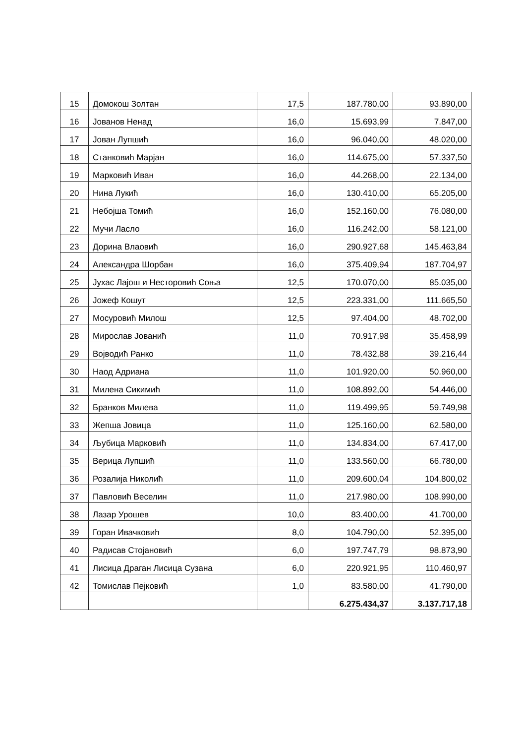| 15 | Домокош Золтан | 17,5 | 187.780,00 | 93.890,00 |
| 16 | Јованов Ненад | 16,0 | 15.693,99 | 7.847,00 |
| 17 | Јован Лупшић | 16,0 | 96.040,00 | 48.020,00 |
| 18 | Станковић Марјан | 16,0 | 114.675,00 | 57.337,50 |
| 19 | Марковић Иван | 16,0 | 44.268,00 | 22.134,00 |
| 20 | Нина Лукић | 16,0 | 130.410,00 | 65.205,00 |
| 21 | Небојша Томић | 16,0 | 152.160,00 | 76.080,00 |
| 22 | Мучи Ласло | 16,0 | 116.242,00 | 58.121,00 |
| 23 | Дорина Влаовић | 16,0 | 290.927,68 | 145.463,84 |
| 24 | Александра Шорбан | 16,0 | 375.409,94 | 187.704,97 |
| 25 | Јухас Лајош и Несторовић Соња | 12,5 | 170.070,00 | 85.035,00 |
| 26 | Јожеф Кошут | 12,5 | 223.331,00 | 111.665,50 |
| 27 | Мосуровић Милош | 12,5 | 97.404,00 | 48.702,00 |
| 28 | Мирослав Јованић | 11,0 | 70.917,98 | 35.458,99 |
| 29 | Војводић Ранко | 11,0 | 78.432,88 | 39.216,44 |
| 30 | Наод Адриана | 11,0 | 101.920,00 | 50.960,00 |
| 31 | Милена Сикимић | 11,0 | 108.892,00 | 54.446,00 |
| 32 | Бранков Милева | 11,0 | 119.499,95 | 59.749,98 |
| 33 | Жепша Јовица | 11,0 | 125.160,00 | 62.580,00 |
| 34 | Љубица Марковић | 11,0 | 134.834,00 | 67.417,00 |
| 35 | Верица Лупшић | 11,0 | 133.560,00 | 66.780,00 |
| 36 | Розалија Николић | 11,0 | 209.600,04 | 104.800,02 |
| 37 | Павловић Веселин | 11,0 | 217.980,00 | 108.990,00 |
| 38 | Лазар Урошев | 10,0 | 83.400,00 | 41.700,00 |
| 39 | Горан Ивачковић | 8,0 | 104.790,00 | 52.395,00 |
| 40 | Радисав Стојановић | 6,0 | 197.747,79 | 98.873,90 |
| 41 | Лисица Драган Лисица Сузана | 6,0 | 220.921,95 | 110.460,97 |
| 42 | Томислав Пејковић | 1,0 | 83.580,00 | 41.790,00 |
| | | | 6.275.434,37 | 3.137.717,18 |